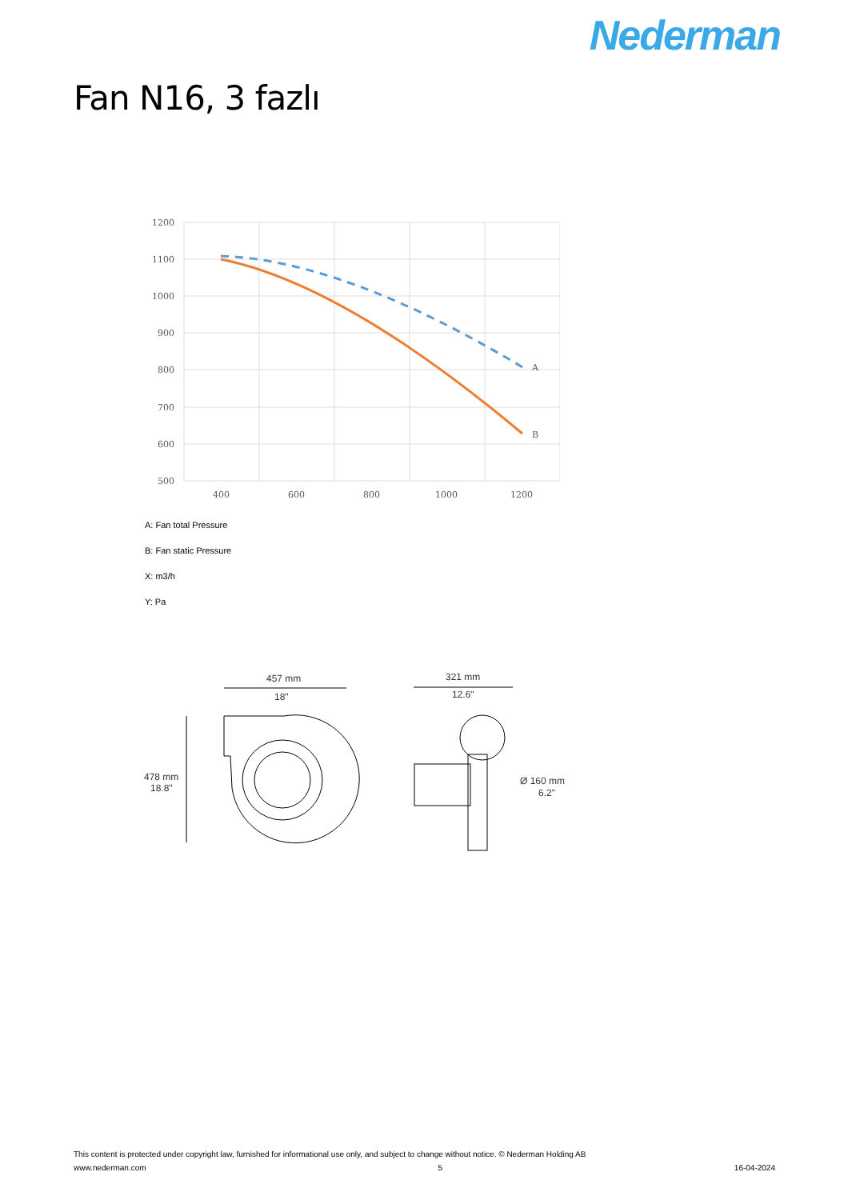Nederman
Fan N16, 3 fazlı
1200
1100
1000
900
800
700
600
500
400
600
800
1000
1200
A
B
A: Fan total Pressure
B: Fan static Pressure
X: m3/h
Y: Pa
457 mm
18"
321 mm
12.6"
478 mm
18.8"
Ø 160 mm
6.2"
This content is protected under copyright law, furnished for informational use only, and subject to change without notice. © Nederman Holding AB
www.nederman.com 5 16-04-2024